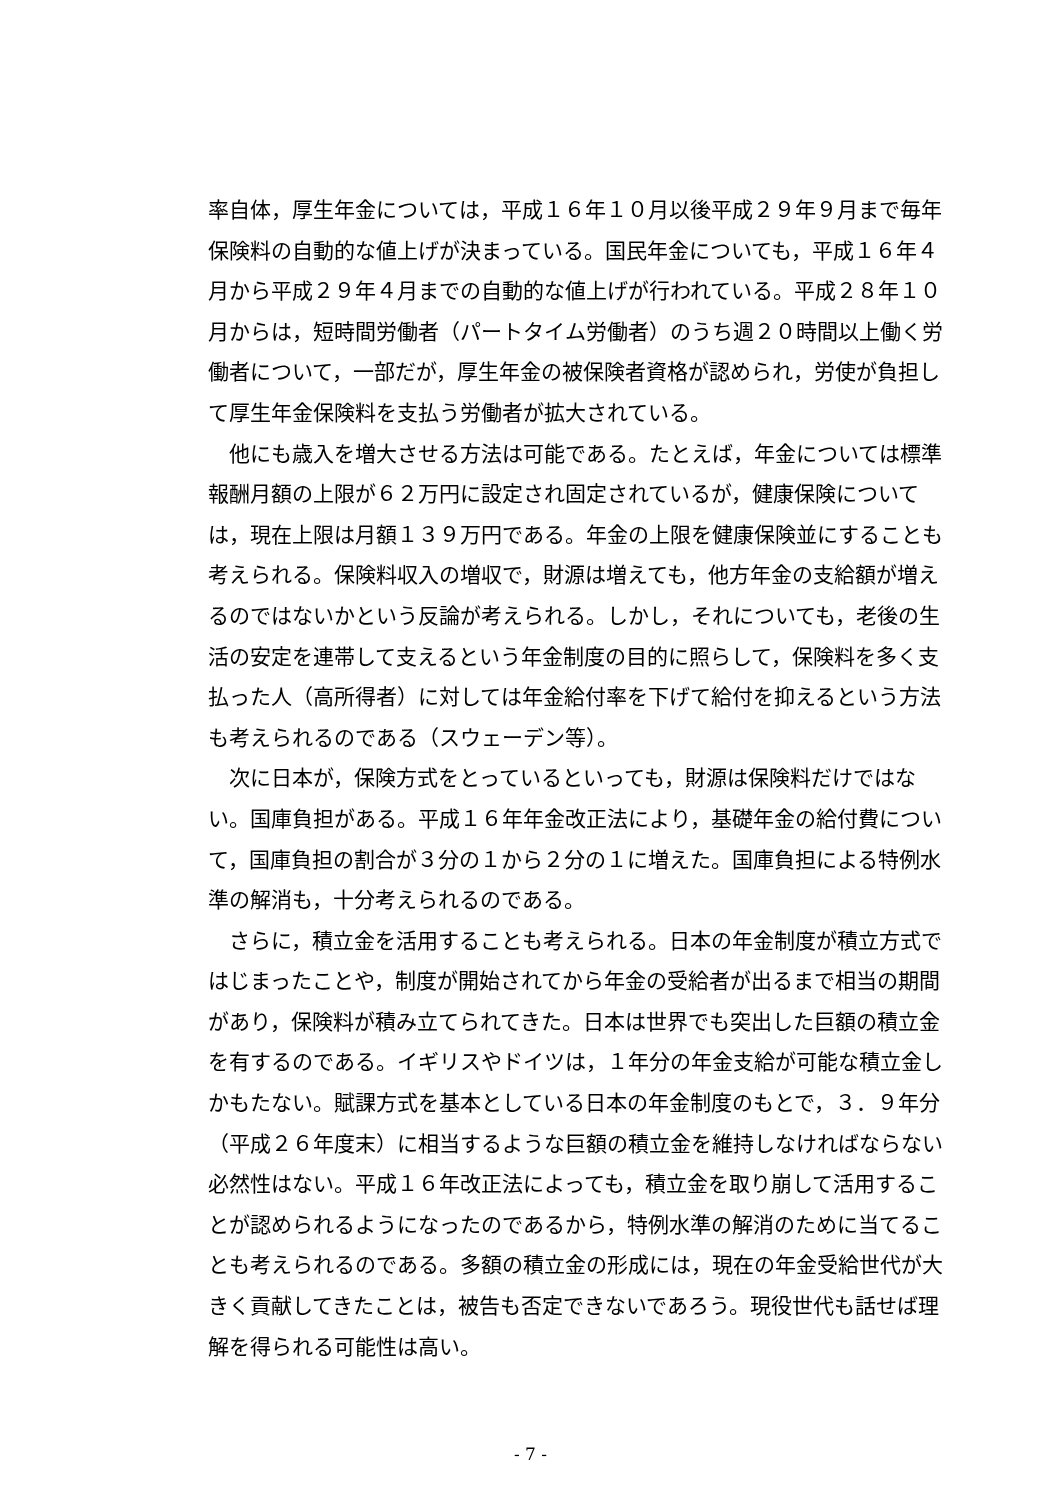率自体，厚生年金については，平成１６年１０月以後平成２９年９月まで毎年保険料の自動的な値上げが決まっている。国民年金についても，平成１６年４月から平成２９年４月までの自動的な値上げが行われている。平成２８年１０月からは，短時間労働者（パートタイム労働者）のうち週２０時間以上働く労働者について，一部だが，厚生年金の被保険者資格が認められ，労使が負担して厚生年金保険料を支払う労働者が拡大されている。
他にも歳入を増大させる方法は可能である。たとえば，年金については標準報酬月額の上限が６２万円に設定され固定されているが，健康保険については，現在上限は月額１３９万円である。年金の上限を健康保険並にすることも考えられる。保険料収入の増収で，財源は増えても，他方年金の支給額が増えるのではないかという反論が考えられる。しかし，それについても，老後の生活の安定を連帯して支えるという年金制度の目的に照らして，保険料を多く支払った人（高所得者）に対しては年金給付率を下げて給付を抑えるという方法も考えられるのである（スウェーデン等）。
次に日本が，保険方式をとっているといっても，財源は保険料だけではない。国庫負担がある。平成１６年年金改正法により，基礎年金の給付費について，国庫負担の割合が３分の１から２分の１に増えた。国庫負担による特例水準の解消も，十分考えられるのである。
さらに，積立金を活用することも考えられる。日本の年金制度が積立方式ではじまったことや，制度が開始されてから年金の受給者が出るまで相当の期間があり，保険料が積み立てられてきた。日本は世界でも突出した巨額の積立金を有するのである。イギリスやドイツは，１年分の年金支給が可能な積立金しかもたない。賦課方式を基本としている日本の年金制度のもとで，３．９年分（平成２６年度末）に相当するような巨額の積立金を維持しなければならない必然性はない。平成１６年改正法によっても，積立金を取り崩して活用することが認められるようになったのであるから，特例水準の解消のために当てることも考えられるのである。多額の積立金の形成には，現在の年金受給世代が大きく貢献してきたことは，被告も否定できないであろう。現役世代も話せば理解を得られる可能性は高い。
- 7 -